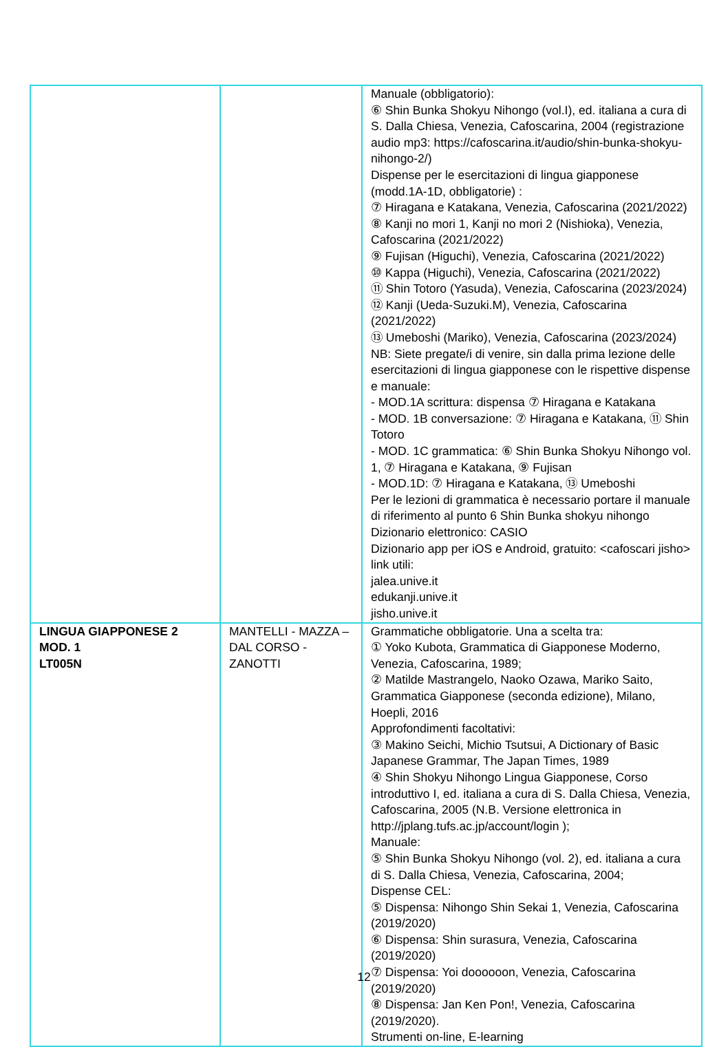| | | Manuale (obbligatorio): ⑥ Shin Bunka Shokyu Nihongo (vol.I), ed. italiana a cura di S. Dalla Chiesa, Venezia, Cafoscarina, 2004 (registrazione audio mp3: https://cafoscarina.it/audio/shin-bunka-shokyu-nihongo-2/) Dispense per le esercitazioni di lingua giapponese (modd.1A-1D, obbligatorie) : ⑦ Hiragana e Katakana, Venezia, Cafoscarina (2021/2022) ⑧ Kanji no mori 1, Kanji no mori 2 (Nishioka), Venezia, Cafoscarina (2021/2022) ⑨ Fujisan (Higuchi), Venezia, Cafoscarina (2021/2022) ⑩ Kappa (Higuchi), Venezia, Cafoscarina (2021/2022) ⑪ Shin Totoro (Yasuda), Venezia, Cafoscarina (2023/2024) ⑫ Kanji (Ueda-Suzuki.M), Venezia, Cafoscarina (2021/2022) ⑬ Umeboshi (Mariko), Venezia, Cafoscarina (2023/2024) NB: Siete pregate/i di venire, sin dalla prima lezione delle esercitazioni di lingua giapponese con le rispettive dispense e manuale: - MOD.1A scrittura: dispensa ⑦ Hiragana e Katakana - MOD. 1B conversazione: ⑦ Hiragana e Katakana, ⑪ Shin Totoro - MOD. 1C grammatica: ⑥ Shin Bunka Shokyu Nihongo vol. 1, ⑦ Hiragana e Katakana, ⑨ Fujisan - MOD.1D: ⑦ Hiragana e Katakana, ⑬ Umeboshi Per le lezioni di grammatica è necessario portare il manuale di riferimento al punto 6 Shin Bunka shokyu nihongo Dizionario elettronico: CASIO Dizionario app per iOS e Android, gratuito: <cafoscari jisho> link utili: jalea.unive.it edukanji.unive.it jisho.unive.it |
| LINGUA GIAPPONESE 2 MOD. 1 LT005N | MANTELLI - MAZZA – DAL CORSO - ZANOTTI | Grammatiche obbligatorie. Una a scelta tra: ① Yoko Kubota, Grammatica di Giapponese Moderno, Venezia, Cafoscarina, 1989; ② Matilde Mastrangelo, Naoko Ozawa, Mariko Saito, Grammatica Giapponese (seconda edizione), Milano, Hoepli, 2016 Approfondimenti facoltativi: ③ Makino Seichi, Michio Tsutsui, A Dictionary of Basic Japanese Grammar, The Japan Times, 1989 ④ Shin Shokyu Nihongo Lingua Giapponese, Corso introduttivo I, ed. italiana a cura di S. Dalla Chiesa, Venezia, Cafoscarina, 2005 (N.B. Versione elettronica in http://jplang.tufs.ac.jp/account/login ); Manuale: ⑤ Shin Bunka Shokyu Nihongo (vol. 2), ed. italiana a cura di S. Dalla Chiesa, Venezia, Cafoscarina, 2004; Dispense CEL: ⑤ Dispensa: Nihongo Shin Sekai 1, Venezia, Cafoscarina (2019/2020) ⑥ Dispensa: Shin surasura, Venezia, Cafoscarina (2019/2020) ⑦ Dispensa: Yoi doooooon, Venezia, Cafoscarina (2019/2020) ⑧ Dispensa: Jan Ken Pon!, Venezia, Cafoscarina (2019/2020). Strumenti on-line, E-learning |
12